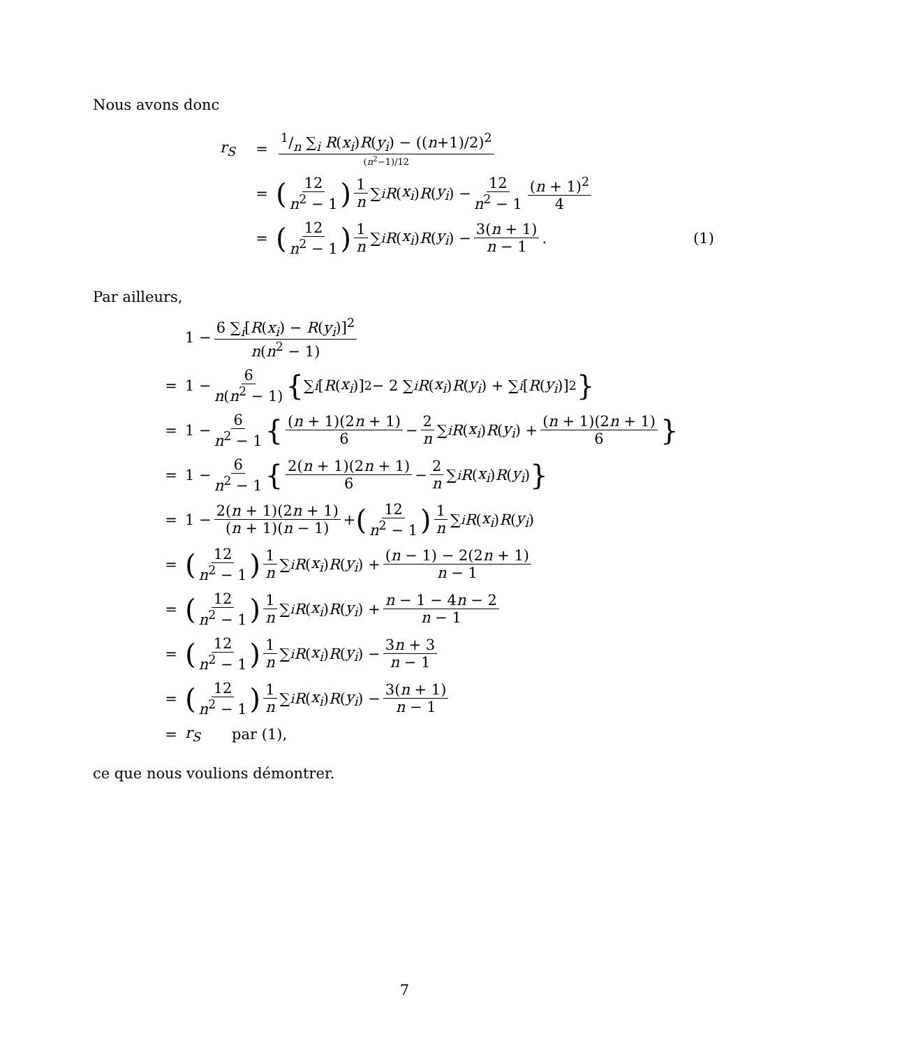Nous avons donc
r<sub>S</sub> =1/n ∑<sub>i</sub> R(x<sub>i</sub>)R(y<sub>i</sub>) − ((n+1)/2)<sup>2</sup> (n<sup>2</sup>−1)/12
= (12 n<sup>2</sup> − 1) 1 n ∑<sub>i</sub> R (x<sub>i</sub>) R (y<sub>i</sub>) − 12 n<sup>2</sup> − 1 (n + 1)<sup>2</sup> 4
= (12 n<sup>2</sup> − 1) 1 n ∑<sub>i</sub> R (x<sub>i</sub>) R (y<sub>i</sub>) − 3(n + 1) n − 1 . (1)
Par ailleurs,
1 − 6 ∑<sub>i</sub>[R(x<sub>i</sub>) − R(y<sub>i</sub>)]<sup>2</sup> n(n<sup>2</sup> − 1)
= 1 − 6 n(n<sup>2</sup> − 1) { ∑<sub>i</sub> [R (x<sub>i</sub>)]<sup>2</sup> − 2 ∑<sub>i</sub> R (x<sub>i</sub>) R (y<sub>i</sub>) + ∑<sub>i</sub> [R (y<sub>i</sub>)]<sup>2</sup> }
= 1 − 6 n<sup>2</sup> − 1 { (n + 1)(2n + 1) 6 − 2 n ∑<sub>i</sub> R (x<sub>i</sub>) R (y<sub>i</sub>) + (n + 1)(2n + 1) 6 }
= 1 − 6 n<sup>2</sup> − 1 { 2(n + 1)(2n + 1) 6 − 2 n ∑<sub>i</sub> R (x<sub>i</sub>) R (y<sub>i</sub>) }
= 1 − 2(n + 1)(2n + 1) (n + 1)(n − 1) + (12 n<sup>2</sup> − 1) 1 n ∑<sub>i</sub> R (x<sub>i</sub>) R (y<sub>i</sub>)
= (12 n<sup>2</sup> − 1) 1 n ∑<sub>i</sub> R (x<sub>i</sub>) R (y<sub>i</sub>) + (n − 1) − 2(2n + 1) n − 1
= (12 n<sup>2</sup> − 1) 1 n ∑<sub>i</sub> R (x<sub>i</sub>) R (y<sub>i</sub>) + n − 1 − 4n − 2 n − 1
= (12 n<sup>2</sup> − 1) 1 n ∑<sub>i</sub> R (x<sub>i</sub>) R (y<sub>i</sub>) − 3n + 3 n − 1
= (12 n<sup>2</sup> − 1) 1 n ∑<sub>i</sub> R (x<sub>i</sub>) R (y<sub>i</sub>) − 3(n + 1) n − 1
= r<sub>S</sub> par (1),
ce que nous voulions démontrer.
7